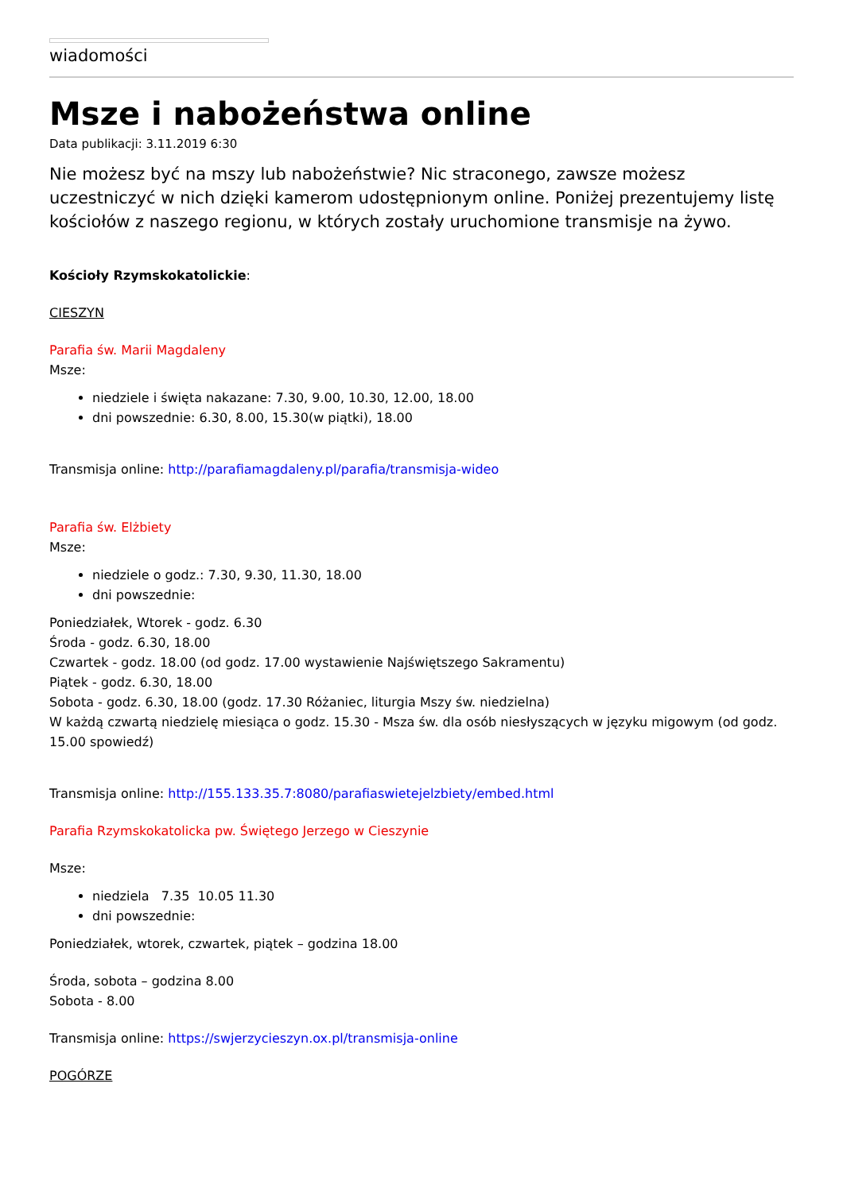wiadomości
Msze i nabożeństwa online
Data publikacji: 3.11.2019 6:30
Nie możesz być na mszy lub nabożeństwie? Nic straconego, zawsze możesz uczestniczyć w nich dzięki kamerom udostępnionym online. Poniżej prezentujemy listę kościołów z naszego regionu, w których zostały uruchomione transmisje na żywo.
Kościoły Rzymskokatolickie:
CIESZYN
Parafia św. Marii Magdaleny
Msze:
niedziele i święta nakazane: 7.30, 9.00, 10.30, 12.00, 18.00
dni powszednie: 6.30, 8.00, 15.30(w piątki), 18.00
Transmisja online: http://parafiamagdaleny.pl/parafia/transmisja-wideo
Parafia św. Elżbiety
Msze:
niedziele o godz.: 7.30, 9.30, 11.30, 18.00
dni powszednie:
Poniedziałek, Wtorek - godz. 6.30
Środa - godz. 6.30, 18.00
Czwartek - godz. 18.00 (od godz. 17.00 wystawienie Najświętszego Sakramentu)
Piątek - godz. 6.30, 18.00
Sobota - godz. 6.30, 18.00 (godz. 17.30 Różaniec, liturgia Mszy św. niedzielna)
W każdą czwartą niedzielę miesiąca o godz. 15.30 - Msza św. dla osób niesłyszących w języku migowym (od godz. 15.00 spowiedź)
Transmisja online: http://155.133.35.7:8080/parafiaswietejelzbiety/embed.html
Parafia Rzymskokatolicka pw. Świętego Jerzego w Cieszynie
Msze:
niedziela 7.35 10.05 11.30
dni powszednie:
Poniedziałek, wtorek, czwartek, piątek – godzina 18.00
Środa, sobota – godzina 8.00
Sobota - 8.00
Transmisja online: https://swjerzycieszyn.ox.pl/transmisja-online
POGÓRZE